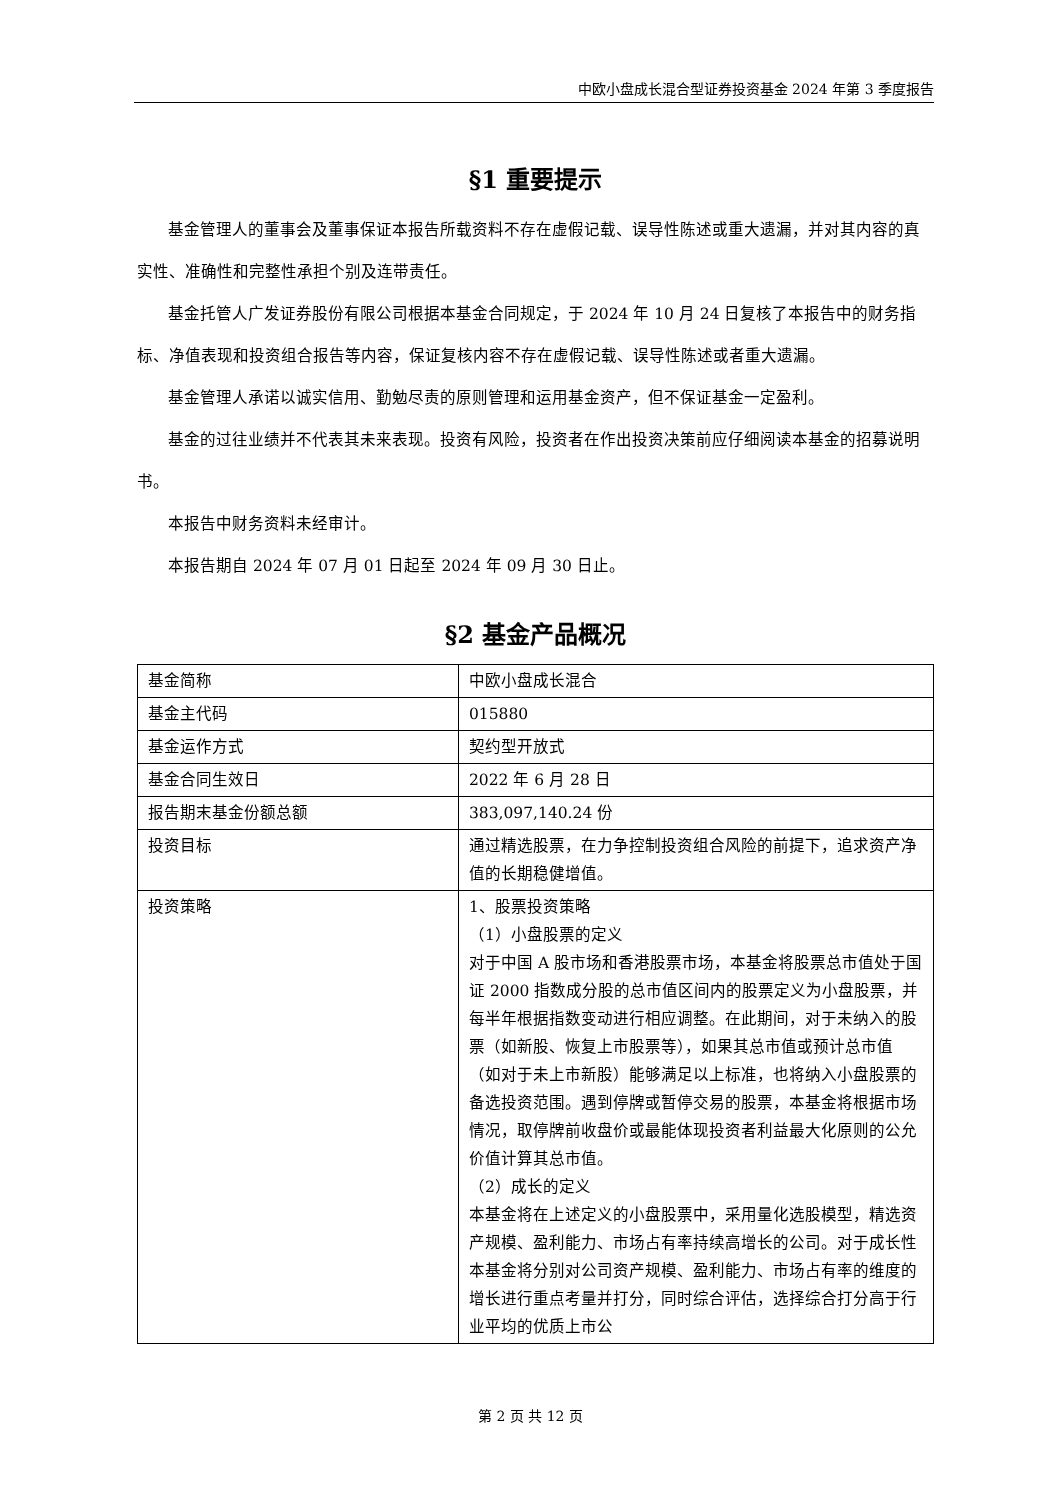中欧小盘成长混合型证券投资基金 2024 年第 3 季度报告
§1 重要提示
基金管理人的董事会及董事保证本报告所载资料不存在虚假记载、误导性陈述或重大遗漏，并对其内容的真实性、准确性和完整性承担个别及连带责任。
基金托管人广发证券股份有限公司根据本基金合同规定，于 2024 年 10 月 24 日复核了本报告中的财务指标、净值表现和投资组合报告等内容，保证复核内容不存在虚假记载、误导性陈述或者重大遗漏。
基金管理人承诺以诚实信用、勤勉尽责的原则管理和运用基金资产，但不保证基金一定盈利。
基金的过往业绩并不代表其未来表现。投资有风险，投资者在作出投资决策前应仔细阅读本基金的招募说明书。
本报告中财务资料未经审计。
本报告期自 2024 年 07 月 01 日起至 2024 年 09 月 30 日止。
§2 基金产品概况
| 基金简称 | 中欧小盘成长混合 |
| 基金主代码 | 015880 |
| 基金运作方式 | 契约型开放式 |
| 基金合同生效日 | 2022 年 6 月 28 日 |
| 报告期末基金份额总额 | 383,097,140.24 份 |
| 投资目标 | 通过精选股票，在力争控制投资组合风险的前提下，追求资产净值的长期稳健增值。 |
| 投资策略 | 1、股票投资策略 （1）小盘股票的定义 对于中国 A 股市场和香港股票市场，本基金将股票总市值处于国证 2000 指数成分股的总市值区间内的股票定义为小盘股票，并每半年根据指数变动进行相应调整。在此期间，对于未纳入的股票（如新股、恢复上市股票等），如果其总市值或预计总市值（如对于未上市新股）能够满足以上标准，也将纳入小盘股票的备选投资范围。遇到停牌或暂停交易的股票，本基金将根据市场情况，取停牌前收盘价或最能体现投资者利益最大化原则的公允价值计算其总市值。 （2）成长的定义 本基金将在上述定义的小盘股票中，采用量化选股模型，精选资产规模、盈利能力、市场占有率持续高增长的公司。对于成长性本基金将分别对公司资产规模、盈利能力、市场占有率的维度的增长进行重点考量并打分，同时综合评估，选择综合打分高于行业平均的优质上市公 |
第 2 页 共 12 页